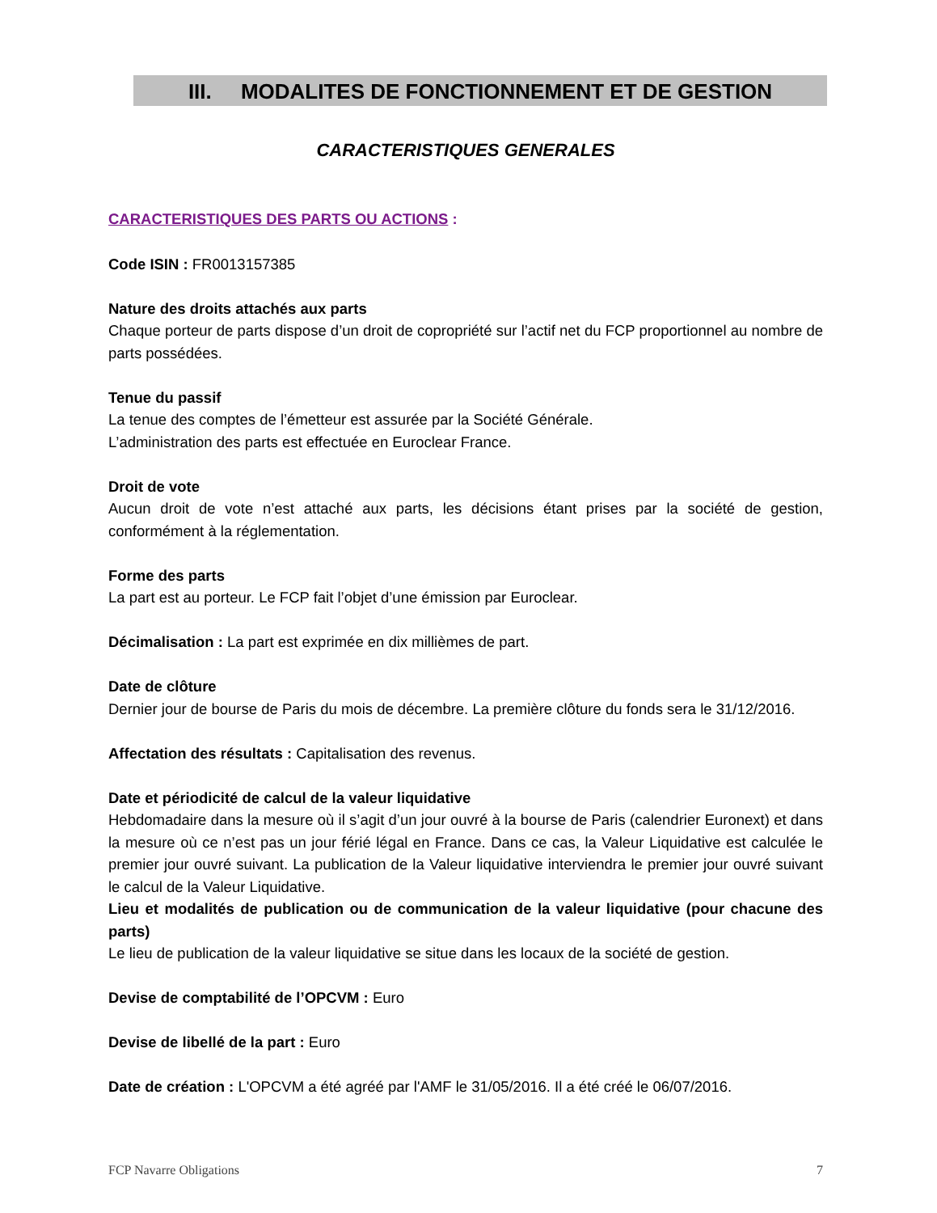III. MODALITES DE FONCTIONNEMENT ET DE GESTION
CARACTERISTIQUES GENERALES
CARACTERISTIQUES DES PARTS OU ACTIONS :
Code ISIN : FR0013157385
Nature des droits attachés aux parts
Chaque porteur de parts dispose d’un droit de copropriété sur l’actif net du FCP proportionnel au nombre de parts possédées.
Tenue du passif
La tenue des comptes de l’émetteur est assurée par la Société Générale.
L’administration des parts est effectuée en Euroclear France.
Droit de vote
Aucun droit de vote n’est attaché aux parts, les décisions étant prises par la société de gestion, conformément à la réglementation.
Forme des parts
La part est au porteur. Le FCP fait l’objet d’une émission par Euroclear.
Décimalisation : La part est exprimée en dix millièmes de part.
Date de clôture
Dernier jour de bourse de Paris du mois de décembre. La première clôture du fonds sera le 31/12/2016.
Affectation des résultats : Capitalisation des revenus.
Date et périodicité de calcul de la valeur liquidative
Hebdomadaire dans la mesure où il s’agit d’un jour ouvré à la bourse de Paris (calendrier Euronext) et dans la mesure où ce n’est pas un jour férié légal en France. Dans ce cas, la Valeur Liquidative est calculée le premier jour ouvré suivant. La publication de la Valeur liquidative interviendra le premier jour ouvré suivant le calcul de la Valeur Liquidative.
Lieu et modalités de publication ou de communication de la valeur liquidative (pour chacune des parts)
Le lieu de publication de la valeur liquidative se situe dans les locaux de la société de gestion.
Devise de comptabilité de l’OPCVM : Euro
Devise de libellé de la part : Euro
Date de création : L'OPCVM a été agréé par l'AMF le 31/05/2016. Il a été créé le 06/07/2016.
FCP Navarre Obligations 7